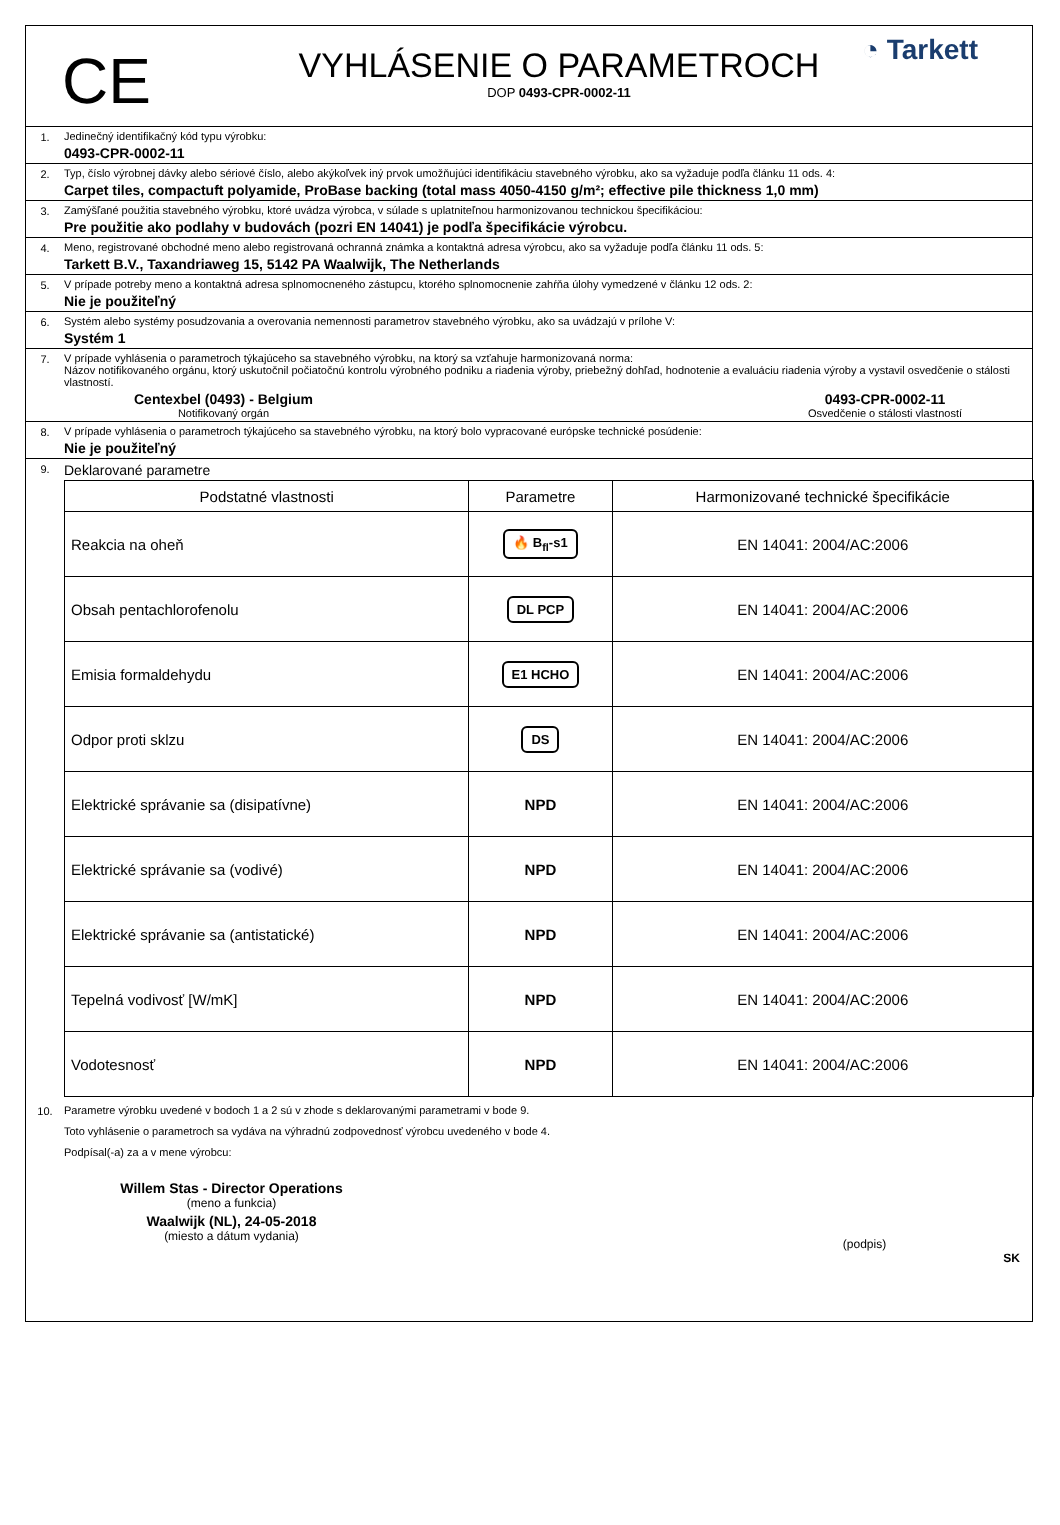CE
VYHLÁSENIE O PARAMETROCH
DOP 0493-CPR-0002-11
◔ Tarkett
1. Jedinečný identifikačný kód typu výrobku:
0493-CPR-0002-11
2. Typ, číslo výrobnej dávky alebo sériové číslo, alebo akýkoľvek iný prvok umožňujúci identifikáciu stavebného výrobku, ako sa vyžaduje podľa článku 11 ods. 4:
Carpet tiles, compactuft polyamide, ProBase backing (total mass 4050-4150 g/m²; effective pile thickness 1,0 mm)
3. Zamýšľané použitia stavebného výrobku, ktoré uvádza výrobca, v súlade s uplatniteľnou harmonizovanou technickou špecifikáciou:
Pre použitie ako podlahy v budovách (pozri EN 14041) je podľa špecifikácie výrobcu.
4. Meno, registrované obchodné meno alebo registrovaná ochranná známka a kontaktná adresa výrobcu, ako sa vyžaduje podľa článku 11 ods. 5:
Tarkett B.V., Taxandriaweg 15, 5142 PA Waalwijk, The Netherlands
5. V prípade potreby meno a kontaktná adresa splnomocneného zástupcu, ktorého splnomocnenie zahŕňa úlohy vymedzené v článku 12 ods. 2:
Nie je použiteľný
6. Systém alebo systémy posudzovania a overovania nemennosti parametrov stavebného výrobku, ako sa uvádzajú v prílohe V:
Systém 1
7. V prípade vyhlásenia o parametroch týkajúceho sa stavebného výrobku, na ktorý sa vzťahuje harmonizovaná norma:
Názov notifikovaného orgánu, ktorý uskutočnil počiatočnú kontrolu výrobného podniku a riadenia výroby, priebežný dohľad, hodnotenie a evaluáciu riadenia výroby a vystavil osvedčenie o stálosti vlastností.
Centexbel (0493) - Belgium
Notifikovaný orgán
0493-CPR-0002-11
Osvedčenie o stálosti vlastností
8. V prípade vyhlásenia o parametroch týkajúceho sa stavebného výrobku, na ktorý bolo vypracované európske technické posúdenie:
Nie je použiteľný
9.
Deklarované parametre
| Podstatné vlastnosti | Parametre | Harmonizované technické špecifikácie |
| --- | --- | --- |
| Reakcia na oheň | 🔥 B<sub>fl</sub>-s1 | EN 14041: 2004/AC:2006 |
| Obsah pentachlorofenolu | DL PCP | EN 14041: 2004/AC:2006 |
| Emisia formaldehydu | E1 HCHO | EN 14041: 2004/AC:2006 |
| Odpor proti sklzu | DS | EN 14041: 2004/AC:2006 |
| Elektrické správanie sa (disipatívne) | NPD | EN 14041: 2004/AC:2006 |
| Elektrické správanie sa (vodivé) | NPD | EN 14041: 2004/AC:2006 |
| Elektrické správanie sa (antistatické) | NPD | EN 14041: 2004/AC:2006 |
| Tepelná vodivosť [W/mK] | NPD | EN 14041: 2004/AC:2006 |
| Vodotesnosť | NPD | EN 14041: 2004/AC:2006 |
10. Parametre výrobku uvedené v bodoch 1 a 2 sú v zhode s deklarovanými parametrami v bode 9.
Toto vyhlásenie o parametroch sa vydáva na výhradnú zodpovednosť výrobcu uvedeného v bode 4.
Podpísal(-a) za a v mene výrobcu:
Willem Stas - Director Operations
(meno a funkcia)
Waalwijk (NL), 24-05-2018
(miesto a dátum vydania)
(podpis)
SK